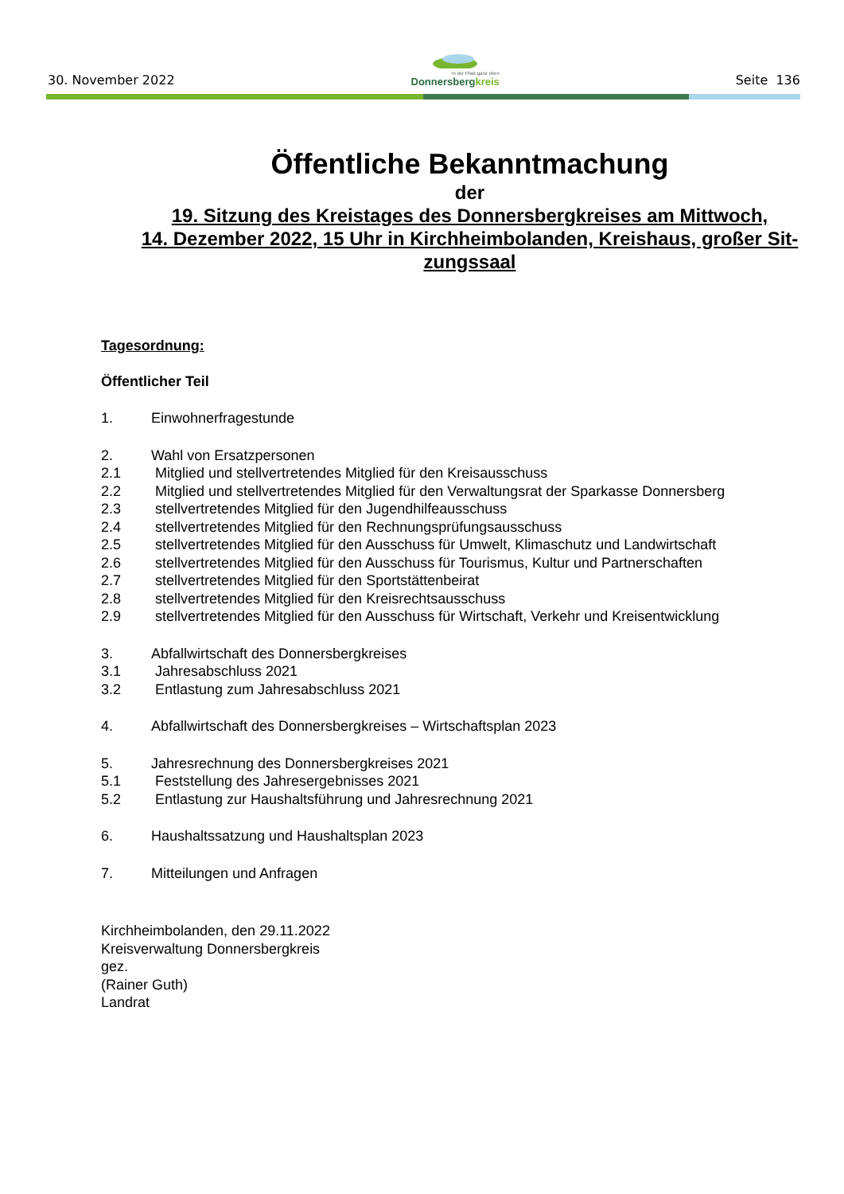30. November 2022
In der Pfalz ganz oben
Donnersbergkreis
Seite 136
Öffentliche Bekanntmachung
der
19. Sitzung des Kreistages des Donnersbergkreises am Mittwoch,
14. Dezember 2022, 15 Uhr in Kirchheimbolanden, Kreishaus, großer Sit-
zungssaal
Tagesordnung:
Öffentlicher Teil
1. Einwohnerfragestunde
2. Wahl von Ersatzpersonen
2.1 Mitglied und stellvertretendes Mitglied für den Kreisausschuss
2.2 Mitglied und stellvertretendes Mitglied für den Verwaltungsrat der Sparkasse Donnersberg
2.3 stellvertretendes Mitglied für den Jugendhilfeausschuss
2.4 stellvertretendes Mitglied für den Rechnungsprüfungsausschuss
2.5 stellvertretendes Mitglied für den Ausschuss für Umwelt, Klimaschutz und Landwirtschaft
2.6 stellvertretendes Mitglied für den Ausschuss für Tourismus, Kultur und Partnerschaften
2.7 stellvertretendes Mitglied für den Sportstättenbeirat
2.8 stellvertretendes Mitglied für den Kreisrechtsausschuss
2.9 stellvertretendes Mitglied für den Ausschuss für Wirtschaft, Verkehr und Kreisentwicklung
3. Abfallwirtschaft des Donnersbergkreises
3.1 Jahresabschluss 2021
3.2 Entlastung zum Jahresabschluss 2021
4. Abfallwirtschaft des Donnersbergkreises – Wirtschaftsplan 2023
5. Jahresrechnung des Donnersbergkreises 2021
5.1 Feststellung des Jahresergebnisses 2021
5.2 Entlastung zur Haushaltsführung und Jahresrechnung 2021
6. Haushaltssatzung und Haushaltsplan 2023
7. Mitteilungen und Anfragen
Kirchheimbolanden, den 29.11.2022
Kreisverwaltung Donnersbergkreis
gez.
(Rainer Guth)
Landrat